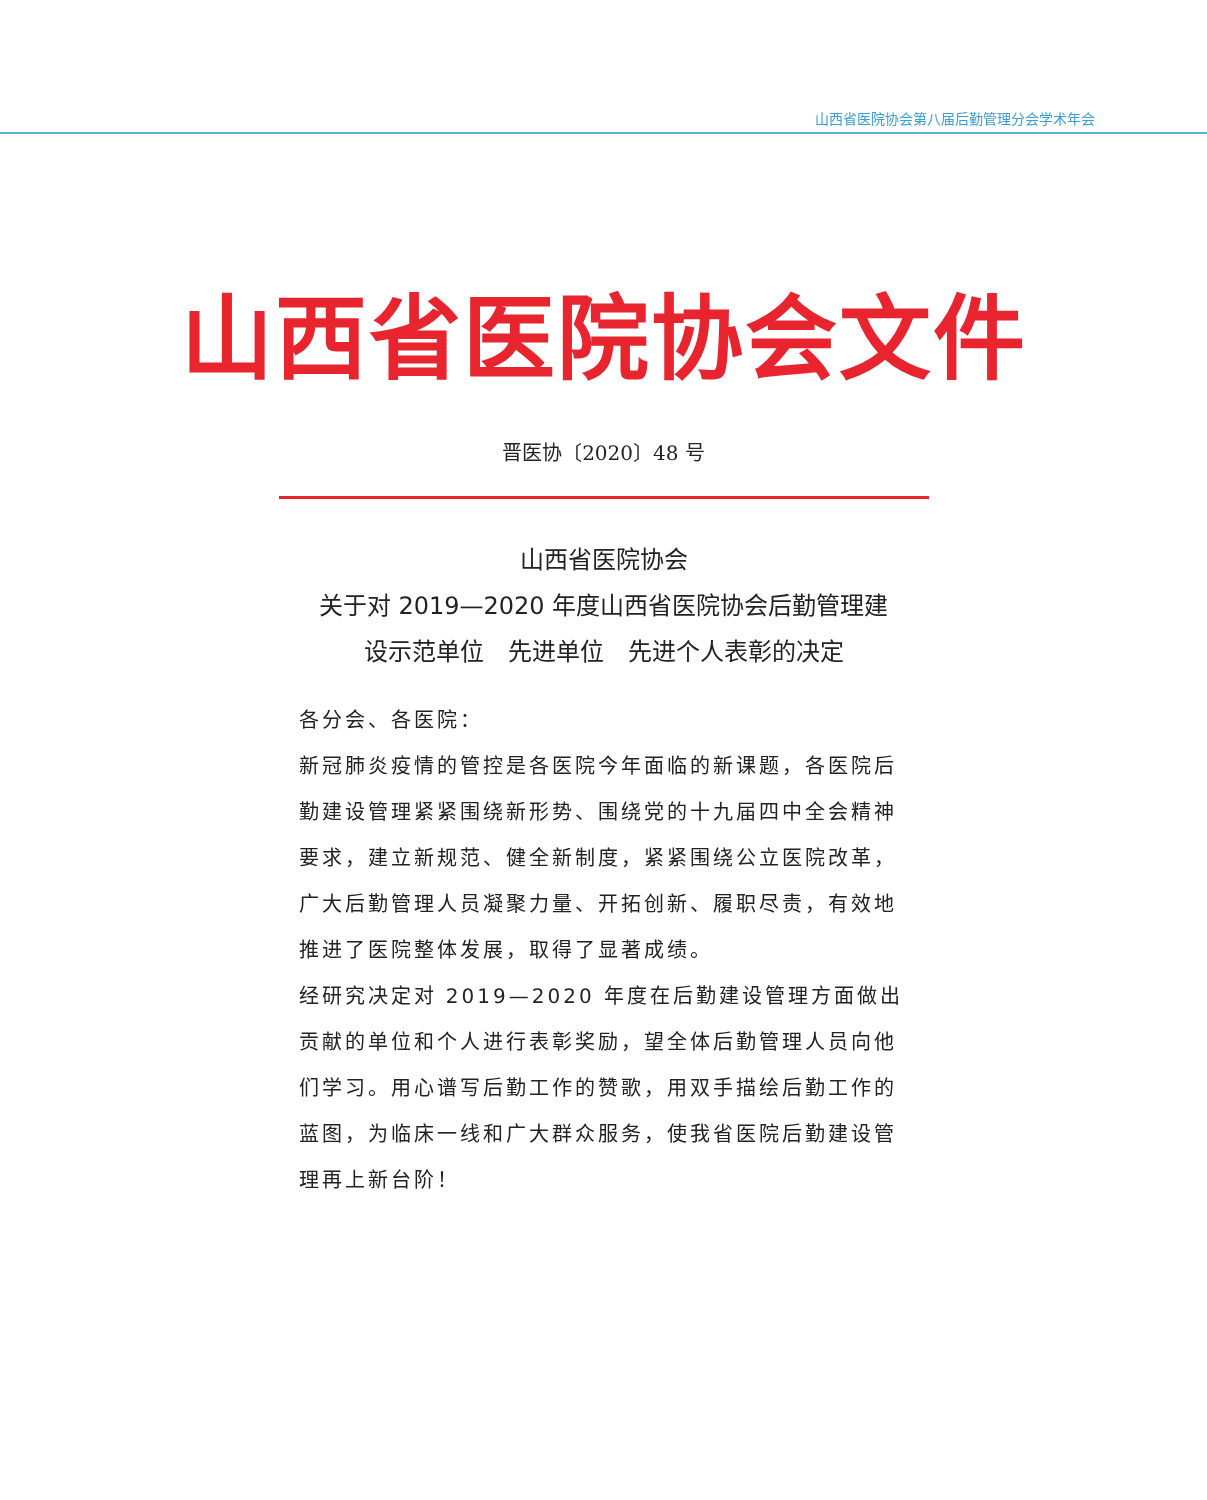山西省医院协会第八届后勤管理分会学术年会
山西省医院协会文件
晋医协〔2020〕48 号
山西省医院协会
关于对 2019—2020 年度山西省医院协会后勤管理建
设示范单位　先进单位　先进个人表彰的决定
各分会、各医院：
新冠肺炎疫情的管控是各医院今年面临的新课题，各医院后勤建设管理紧紧围绕新形势、围绕党的十九届四中全会精神要求，建立新规范、健全新制度，紧紧围绕公立医院改革，广大后勤管理人员凝聚力量、开拓创新、履职尽责，有效地推进了医院整体发展，取得了显著成绩。
经研究决定对 2019—2020 年度在后勤建设管理方面做出贡献的单位和个人进行表彰奖励，望全体后勤管理人员向他们学习。用心谱写后勤工作的赞歌，用双手描绘后勤工作的蓝图，为临床一线和广大群众服务，使我省医院后勤建设管理再上新台阶！